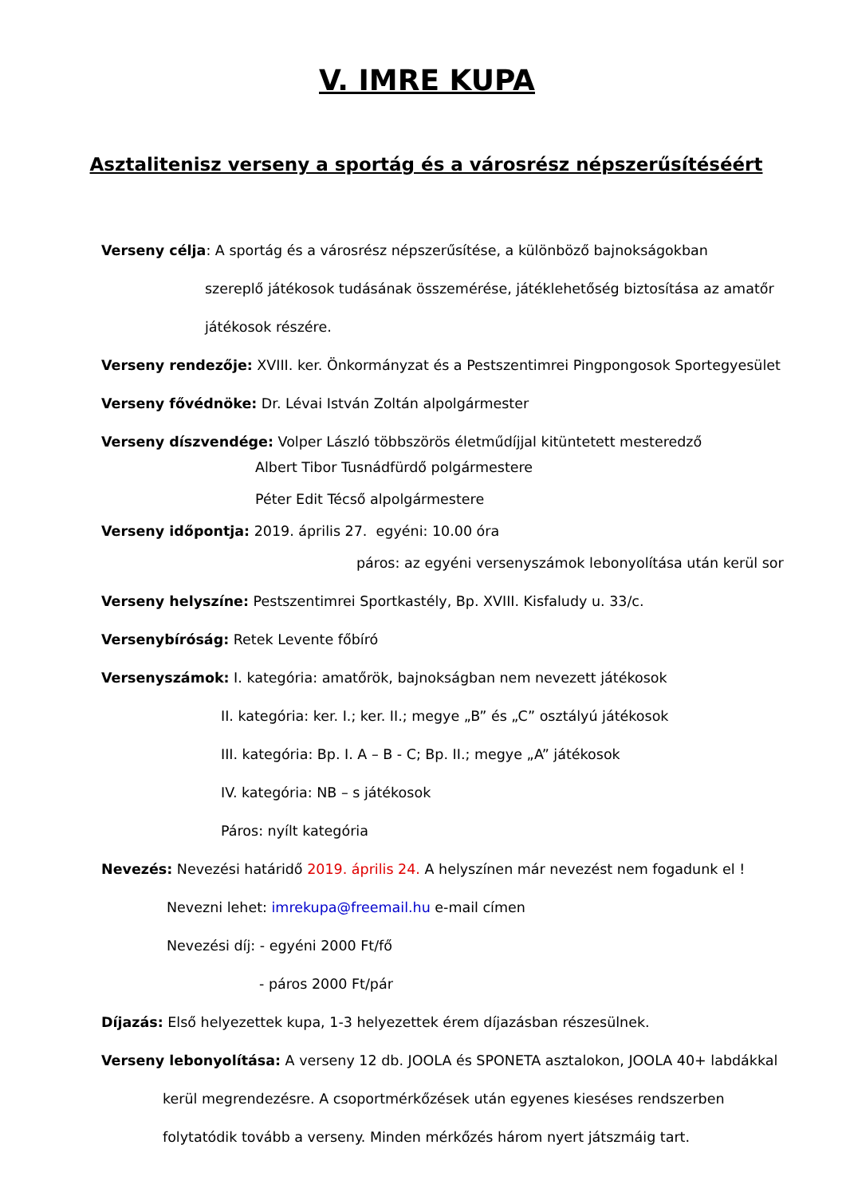V. IMRE KUPA
Asztalitenisz verseny a sportág és a városrész népszerűsítéséért
Verseny célja: A sportág és a városrész népszerűsítése, a különböző bajnokságokban
szereplő játékosok tudásának összemérése, játéklehetőség biztosítása az amatőr
játékosok részére.
Verseny rendezője: XVIII. ker. Önkormányzat és a Pestszentimrei Pingpongosok Sportegyesület
Verseny fővédnöke: Dr. Lévai István Zoltán alpolgármester
Verseny díszvendége: Volper László többszörös életműdíjjal kitüntetett mesteredző
Albert Tibor Tusnádfürdő polgármestere
Péter Edit Técső alpolgármestere
Verseny időpontja: 2019. április 27. egyéni: 10.00 óra
páros: az egyéni versenyszámok lebonyolítása után kerül sor
Verseny helyszíne: Pestszentimrei Sportkastély, Bp. XVIII. Kisfaludy u. 33/c.
Versenybíróság: Retek Levente főbíró
Versenyszámok: I. kategória: amatőrök, bajnokságban nem nevezett játékosok
II. kategória: ker. I.; ker. II.; megye „B” és „C” osztályú játékosok
III. kategória: Bp. I. A – B - C; Bp. II.; megye „A” játékosok
IV. kategória: NB – s játékosok
Páros: nyílt kategória
Nevezés: Nevezési határidő 2019. április 24. A helyszínen már nevezést nem fogadunk el !
Nevezni lehet: imrekupa@freemail.hu e-mail címen
Nevezési díj: - egyéni 2000 Ft/fő
- páros 2000 Ft/pár
Díjazás: Első helyezettek kupa, 1-3 helyezettek érem díjazásban részesülnek.
Verseny lebonyolítása: A verseny 12 db. JOOLA és SPONETA asztalokon, JOOLA 40+ labdákkal
kerül megrendezésre. A csoportmérkőzések után egyenes kieséses rendszerben
folytatódik tovább a verseny. Minden mérkőzés három nyert játszmáig tart.